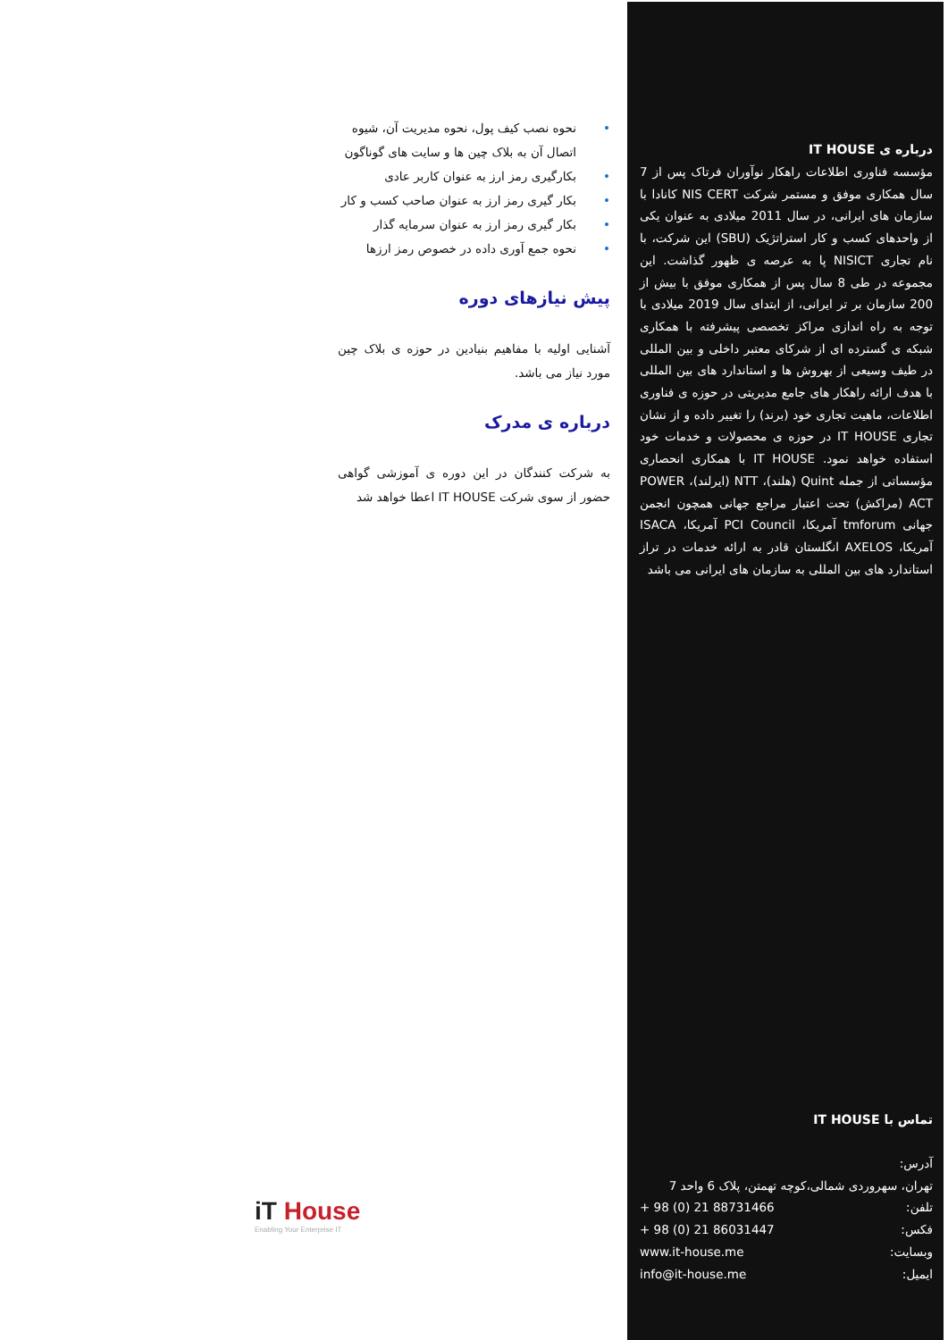درباره ی IT HOUSE
مؤسسه فناوری اطلاعات راهکار نوآوران فرتاک پس از 7 سال همکاری موفق و مستمر شرکت NIS CERT کانادا با سازمان های ایرانی، در سال 2011 میلادی به عنوان یکی از واحدهای کسب و کار استراتژیک (SBU) این شرکت، با نام تجاری NISICT پا به عرصه ی ظهور گذاشت. این مجموعه در طی 8 سال پس از همکاری موفق با بیش از 200 سازمان بر تر ایرانی، از ابتدای سال 2019 میلادی با توجه به راه اندازی مراکز تخصصی پیشرفته با همکاری شبکه ی گسترده ای از شرکای معتبر داخلی و بین المللی در طیف وسیعی از بهروش ها و استاندارد های بین المللی با هدف ارائه راهکار های جامع مدیریتی در حوزه ی فناوری اطلاعات، ماهیت تجاری خود (برند) را تغییر داده و از نشان تجاری IT HOUSE در حوزه ی محصولات و خدمات خود استفاده خواهد نمود. IT HOUSE با همکاری انحصاری مؤسساتی از جمله Quint (هلند)، NTT (ایرلند)، POWER ACT (مراکش) تحت اعتبار مراجع جهانی همچون انجمن جهانی tmforum آمریکا، PCI Council آمریکا، ISACA آمریکا، AXELOS انگلستان قادر به ارائه خدمات در تراز استاندارد های بین المللی به سازمان های ایرانی می باشد
تماس با IT HOUSE
آدرس:
تهران، سهروردی شمالی،کوچه تهمتن، پلاک 6 واحد 7
تلفن: + 98 (0) 21 88731466
فکس: + 98 (0) 21 86031447
وبسایت: www.it-house.me
ایمیل: info@it-house.me
• نحوه نصب کیف پول، نحوه مدیریت آن، شیوه اتصال آن به بلاک چین ها و سایت های گوناگون
• بکارگیری رمز ارز به عنوان کاربر عادی
• بکار گیری رمز ارز به عنوان صاحب کسب و کار
• بکار گیری رمز ارز به عنوان سرمایه گذار
• نحوه جمع آوری داده در خصوص رمز ارزها
پیش نیازهای دوره
آشنایی اولیه با مفاهیم بنیادین در حوزه ی بلاک چین مورد نیاز می باشد.
درباره ی مدرک
به شرکت کنندگان در این دوره ی آموزشی گواهی حضور از سوی شرکت IT HOUSE اعطا خواهد شد
iT House
Enabling Your Enterprise IT